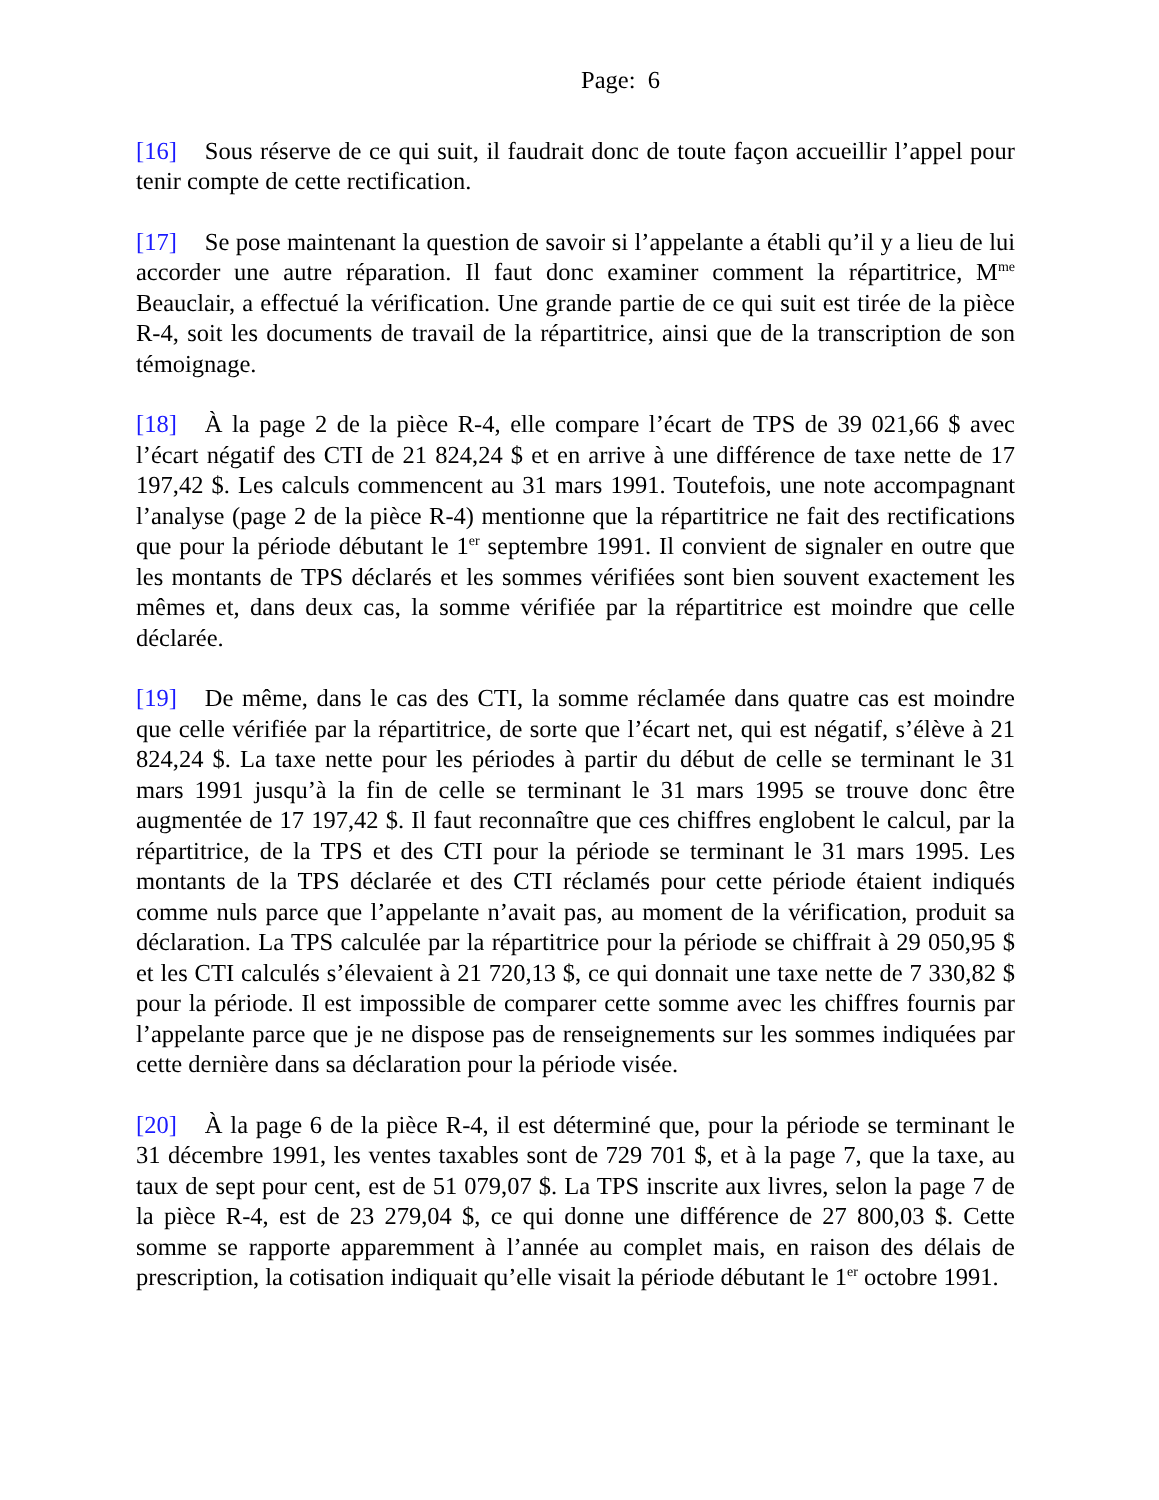Page: 6
[16] Sous réserve de ce qui suit, il faudrait donc de toute façon accueillir l’appel pour tenir compte de cette rectification.
[17] Se pose maintenant la question de savoir si l’appelante a établi qu’il y a lieu de lui accorder une autre réparation. Il faut donc examiner comment la répartitrice, M<sup>me</sup> Beauclair, a effectué la vérification. Une grande partie de ce qui suit est tirée de la pièce R-4, soit les documents de travail de la répartitrice, ainsi que de la transcription de son témoignage.
[18] À la page 2 de la pièce R-4, elle compare l’écart de TPS de 39 021,66 $ avec l’écart négatif des CTI de 21 824,24 $ et en arrive à une différence de taxe nette de 17 197,42 $. Les calculs commencent au 31 mars 1991. Toutefois, une note accompagnant l’analyse (page 2 de la pièce R-4) mentionne que la répartitrice ne fait des rectifications que pour la période débutant le 1<sup>er</sup> septembre 1991. Il convient de signaler en outre que les montants de TPS déclarés et les sommes vérifiées sont bien souvent exactement les mêmes et, dans deux cas, la somme vérifiée par la répartitrice est moindre que celle déclarée.
[19] De même, dans le cas des CTI, la somme réclamée dans quatre cas est moindre que celle vérifiée par la répartitrice, de sorte que l’écart net, qui est négatif, s’élève à 21 824,24 $. La taxe nette pour les périodes à partir du début de celle se terminant le 31 mars 1991 jusqu’à la fin de celle se terminant le 31 mars 1995 se trouve donc être augmentée de 17 197,42 $. Il faut reconnaître que ces chiffres englobent le calcul, par la répartitrice, de la TPS et des CTI pour la période se terminant le 31 mars 1995. Les montants de la TPS déclarée et des CTI réclamés pour cette période étaient indiqués comme nuls parce que l’appelante n’avait pas, au moment de la vérification, produit sa déclaration. La TPS calculée par la répartitrice pour la période se chiffrait à 29 050,95 $ et les CTI calculés s’élevaient à 21 720,13 $, ce qui donnait une taxe nette de 7 330,82 $ pour la période. Il est impossible de comparer cette somme avec les chiffres fournis par l’appelante parce que je ne dispose pas de renseignements sur les sommes indiquées par cette dernière dans sa déclaration pour la période visée.
[20] À la page 6 de la pièce R-4, il est déterminé que, pour la période se terminant le 31 décembre 1991, les ventes taxables sont de 729 701 $, et à la page 7, que la taxe, au taux de sept pour cent, est de 51 079,07 $. La TPS inscrite aux livres, selon la page 7 de la pièce R-4, est de 23 279,04 $, ce qui donne une différence de 27 800,03 $. Cette somme se rapporte apparemment à l’année au complet mais, en raison des délais de prescription, la cotisation indiquait qu’elle visait la période débutant le 1<sup>er</sup> octobre 1991.